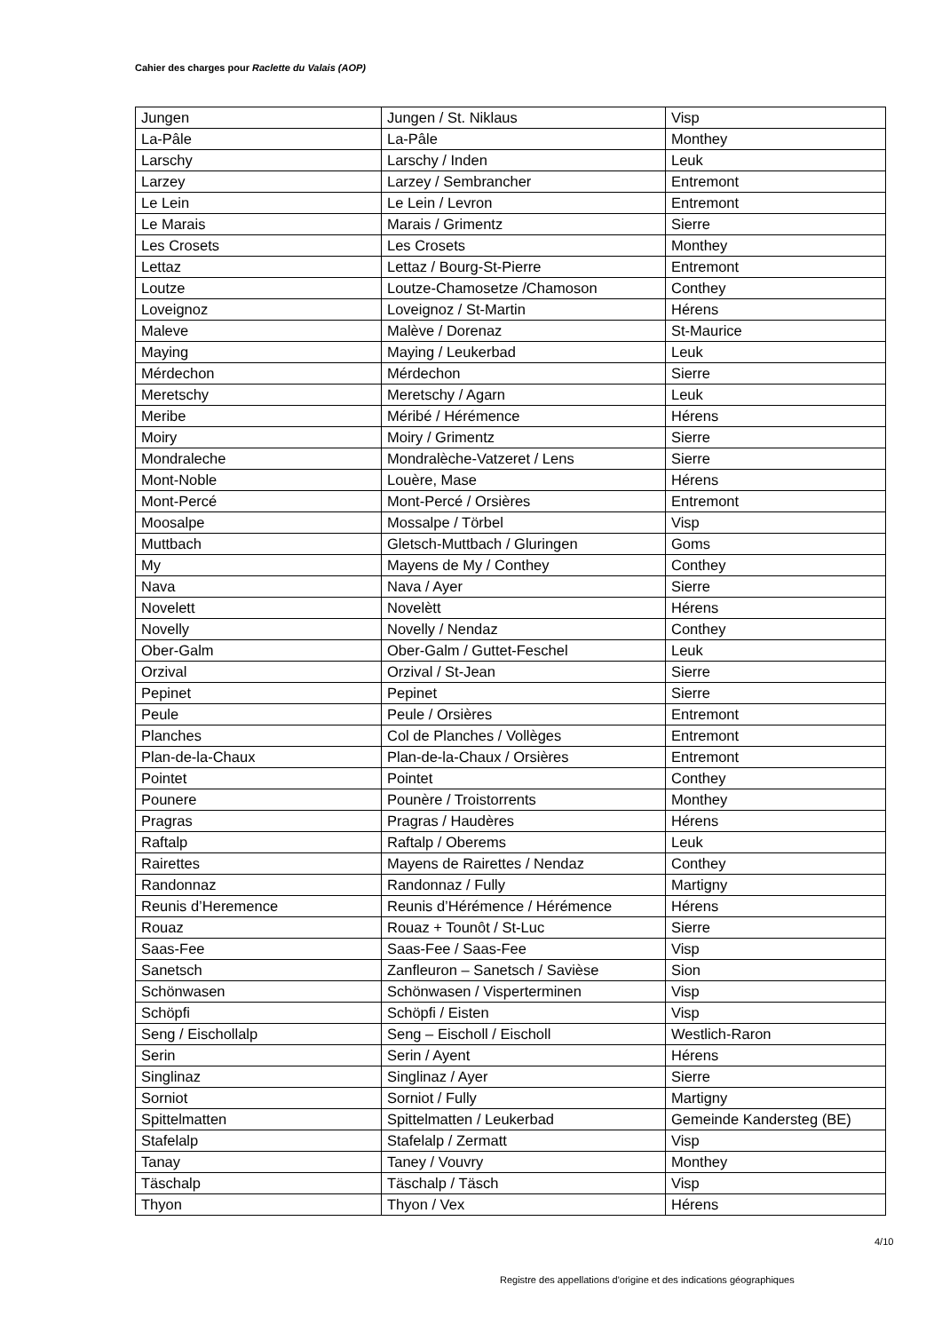Cahier des charges pour Raclette du Valais (AOP)
| Jungen | Jungen / St. Niklaus | Visp |
| La-Pâle | La-Pâle | Monthey |
| Larschy | Larschy / Inden | Leuk |
| Larzey | Larzey / Sembrancher | Entremont |
| Le Lein | Le Lein / Levron | Entremont |
| Le Marais | Marais / Grimentz | Sierre |
| Les Crosets | Les Crosets | Monthey |
| Lettaz | Lettaz / Bourg-St-Pierre | Entremont |
| Loutze | Loutze-Chamosetze /Chamoson | Conthey |
| Loveignoz | Loveignoz / St-Martin | Hérens |
| Maleve | Malève / Dorenaz | St-Maurice |
| Maying | Maying / Leukerbad | Leuk |
| Mérdechon | Mérdechon | Sierre |
| Meretschy | Meretschy / Agarn | Leuk |
| Meribe | Méribé / Hérémence | Hérens |
| Moiry | Moiry / Grimentz | Sierre |
| Mondraleche | Mondralèche-Vatzeret / Lens | Sierre |
| Mont-Noble | Louère, Mase | Hérens |
| Mont-Percé | Mont-Percé / Orsières | Entremont |
| Moosalpe | Mossalpe / Törbel | Visp |
| Muttbach | Gletsch-Muttbach / Gluringen | Goms |
| My | Mayens de My / Conthey | Conthey |
| Nava | Nava / Ayer | Sierre |
| Novelett | Novelètt | Hérens |
| Novelly | Novelly / Nendaz | Conthey |
| Ober-Galm | Ober-Galm / Guttet-Feschel | Leuk |
| Orzival | Orzival / St-Jean | Sierre |
| Pepinet | Pepinet | Sierre |
| Peule | Peule / Orsières | Entremont |
| Planches | Col de Planches / Vollèges | Entremont |
| Plan-de-la-Chaux | Plan-de-la-Chaux / Orsières | Entremont |
| Pointet | Pointet | Conthey |
| Pounere | Pounère / Troistorrents | Monthey |
| Pragras | Pragras / Haudères | Hérens |
| Raftalp | Raftalp / Oberems | Leuk |
| Rairettes | Mayens de Rairettes / Nendaz | Conthey |
| Randonnaz | Randonnaz / Fully | Martigny |
| Reunis d’Heremence | Reunis d’Hérémence / Hérémence | Hérens |
| Rouaz | Rouaz + Tounôt / St-Luc | Sierre |
| Saas-Fee | Saas-Fee / Saas-Fee | Visp |
| Sanetsch | Zanfleuron – Sanetsch / Savièse | Sion |
| Schönwasen | Schönwasen / Visperterminen | Visp |
| Schöpfi | Schöpfi / Eisten | Visp |
| Seng / Eischollalp | Seng – Eischoll / Eischoll | Westlich-Raron |
| Serin | Serin / Ayent | Hérens |
| Singlinaz | Singlinaz / Ayer | Sierre |
| Sorniot | Sorniot / Fully | Martigny |
| Spittelmatten | Spittelmatten / Leukerbad | Gemeinde Kandersteg (BE) |
| Stafelalp | Stafelalp / Zermatt | Visp |
| Tanay | Taney / Vouvry | Monthey |
| Täschalp | Täschalp / Täsch | Visp |
| Thyon | Thyon / Vex | Hérens |
4/10
Registre des appellations d'origine et des indications géographiques